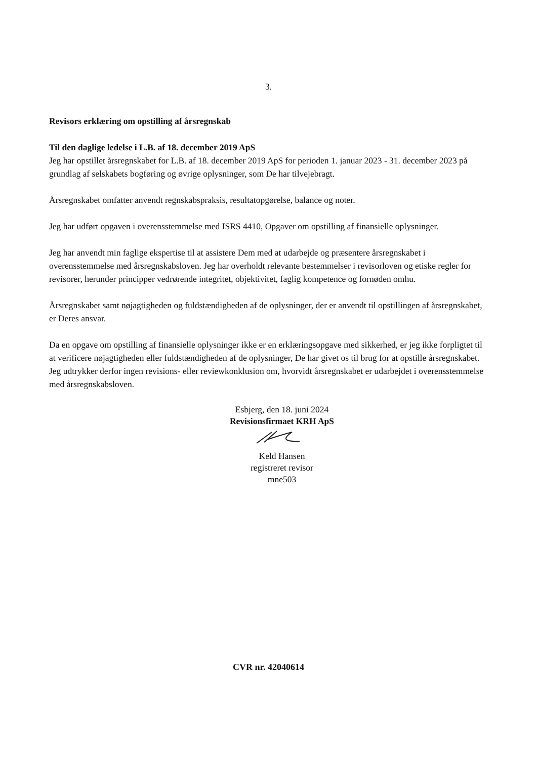3.
Revisors erklæring om opstilling af årsregnskab
Til den daglige ledelse i L.B. af 18. december 2019 ApS
Jeg har opstillet årsregnskabet for L.B. af 18. december 2019 ApS for perioden 1. januar 2023 - 31. december 2023 på grundlag af selskabets bogføring og øvrige oplysninger, som De har tilvejebragt.
Årsregnskabet omfatter anvendt regnskabspraksis, resultatopgørelse, balance og noter.
Jeg har udført opgaven i overensstemmelse med ISRS 4410, Opgaver om opstilling af finansielle oplysninger.
Jeg har anvendt min faglige ekspertise til at assistere Dem med at udarbejde og præsentere årsregnskabet i overensstemmelse med årsregnskabsloven. Jeg har overholdt relevante bestemmelser i revisorloven og etiske regler for revisorer, herunder principper vedrørende integritet, objektivitet, faglig kompetence og fornøden omhu.
Årsregnskabet samt nøjagtigheden og fuldstændigheden af de oplysninger, der er anvendt til opstillingen af årsregnskabet, er Deres ansvar.
Da en opgave om opstilling af finansielle oplysninger ikke er en erklæringsopgave med sikkerhed, er jeg ikke forpligtet til at verificere nøjagtigheden eller fuldstændigheden af de oplysninger, De har givet os til brug for at opstille årsregnskabet. Jeg udtrykker derfor ingen revisions- eller reviewkonklusion om, hvorvidt årsregnskabet er udarbejdet i overensstemmelse med årsregnskabsloven.
Esbjerg, den 18. juni 2024
Revisionsfirmaet KRH ApS
Keld Hansen
registreret revisor
mne503
CVR nr. 42040614